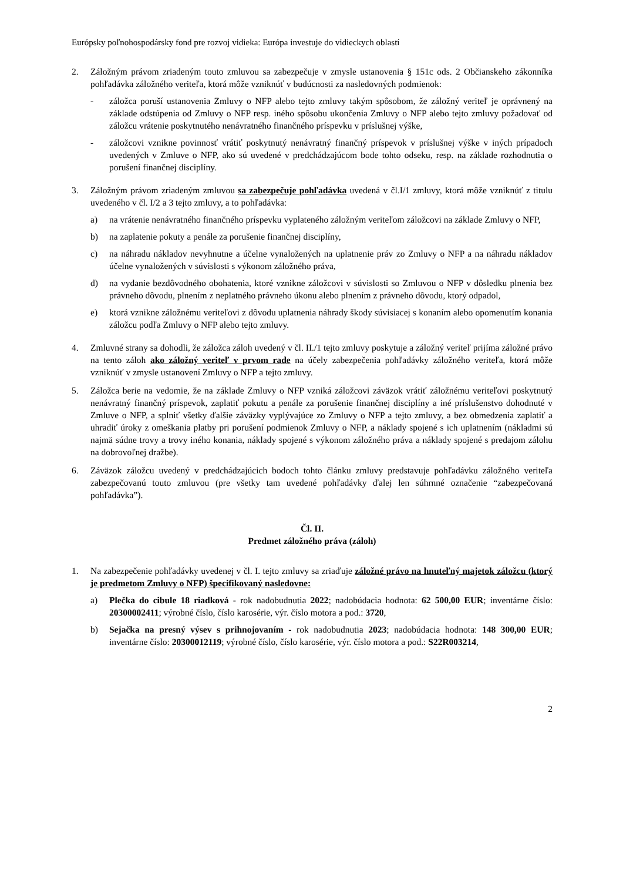Európsky poľnohospodársky fond pre rozvoj vidieka: Európa investuje do vidieckych oblastí
2. Záložným právom zriadeným touto zmluvou sa zabezpečuje v zmysle ustanovenia § 151c ods. 2 Občianskeho zákonníka pohľadávka záložného veriteľa, ktorá môže vzniknúť v budúcnosti za nasledovných podmienok:
- záložca poruší ustanovenia Zmluvy o NFP alebo tejto zmluvy takým spôsobom, že záložný veriteľ je oprávnený na základe odstúpenia od Zmluvy o NFP resp. iného spôsobu ukončenia Zmluvy o NFP alebo tejto zmluvy požadovať od záložcu vrátenie poskytnutého nenávratného finančného príspevku v príslušnej výške,
- záložcovi vznikne povinnosť vrátiť poskytnutý nenávratný finančný príspevok v príslušnej výške v iných prípadoch uvedených v Zmluve o NFP, ako sú uvedené v predchádzajúcom bode tohto odseku, resp. na základe rozhodnutia o porušení finančnej disciplíny.
3. Záložným právom zriadeným zmluvou sa zabezpečuje pohľadávka uvedená v čl.I/1 zmluvy, ktorá môže vzniknúť z titulu uvedeného v čl. I/2 a 3 tejto zmluvy, a to pohľadávka:
a) na vrátenie nenávratného finančného príspevku vyplateného záložným veriteľom záložcovi na základe Zmluvy o NFP,
b) na zaplatenie pokuty a penále za porušenie finančnej disciplíny,
c) na náhradu nákladov nevyhnutne a účelne vynaložených na uplatnenie práv zo Zmluvy o NFP a na náhradu nákladov účelne vynaložených v súvislosti s výkonom záložného práva,
d) na vydanie bezdôvodného obohatenia, ktoré vznikne záložcovi v súvislosti so Zmluvou o NFP v dôsledku plnenia bez právneho dôvodu, plnením z neplatného právneho úkonu alebo plnením z právneho dôvodu, ktorý odpadol,
e) ktorá vznikne záložnému veriteľovi z dôvodu uplatnenia náhrady škody súvisiacej s konaním alebo opomenutím konania záložcu podľa Zmluvy o NFP alebo tejto zmluvy.
4. Zmluvné strany sa dohodli, že záložca záloh uvedený v čl. II./1 tejto zmluvy poskytuje a záložný veriteľ prijíma záložné právo na tento záloh ako záložný veriteľ v prvom rade na účely zabezpečenia pohľadávky záložného veriteľa, ktorá môže vzniknúť v zmysle ustanovení Zmluvy o NFP a tejto zmluvy.
5. Záložca berie na vedomie, že na základe Zmluvy o NFP vzniká záložcovi záväzok vrátiť záložnému veriteľovi poskytnutý nenávratný finančný príspevok, zaplatiť pokutu a penále za porušenie finančnej disciplíny a iné príslušenstvo dohodnuté v Zmluve o NFP, a splniť všetky ďalšie záväzky vyplývajúce zo Zmluvy o NFP a tejto zmluvy, a bez obmedzenia zaplatiť a uhradiť úroky z omeškania platby pri porušení podmienok Zmluvy o NFP, a náklady spojené s ich uplatnením (nákladmi sú najmä súdne trovy a trovy iného konania, náklady spojené s výkonom záložného práva a náklady spojené s predajom zálohu na dobrovoľnej dražbe).
6. Záväzok záložcu uvedený v predchádzajúcich bodoch tohto článku zmluvy predstavuje pohľadávku záložného veriteľa zabezpečovanú touto zmluvou (pre všetky tam uvedené pohľadávky ďalej len súhrnné označenie “zabezpečovaná pohľadávka”).
Čl. II.
Predmet záložného práva (záloh)
1. Na zabezpečenie pohľadávky uvedenej v čl. I. tejto zmluvy sa zriaďuje záložné právo na hnuteľný majetok záložcu (ktorý je predmetom Zmluvy o NFP) špecifikovaný nasledovne:
a) Plečka do cibule 18 riadková - rok nadobudnutia 2022; nadobúdacia hodnota: 62 500,00 EUR; inventárne číslo: 20300002411; výrobné číslo, číslo karosérie, výr. číslo motora a pod.: 3720,
b) Sejačka na presný výsev s prihnojovaním - rok nadobudnutia 2023; nadobúdacia hodnota: 148 300,00 EUR; inventárne číslo: 20300012119; výrobné číslo, číslo karosérie, výr. číslo motora a pod.: S22R003214,
2